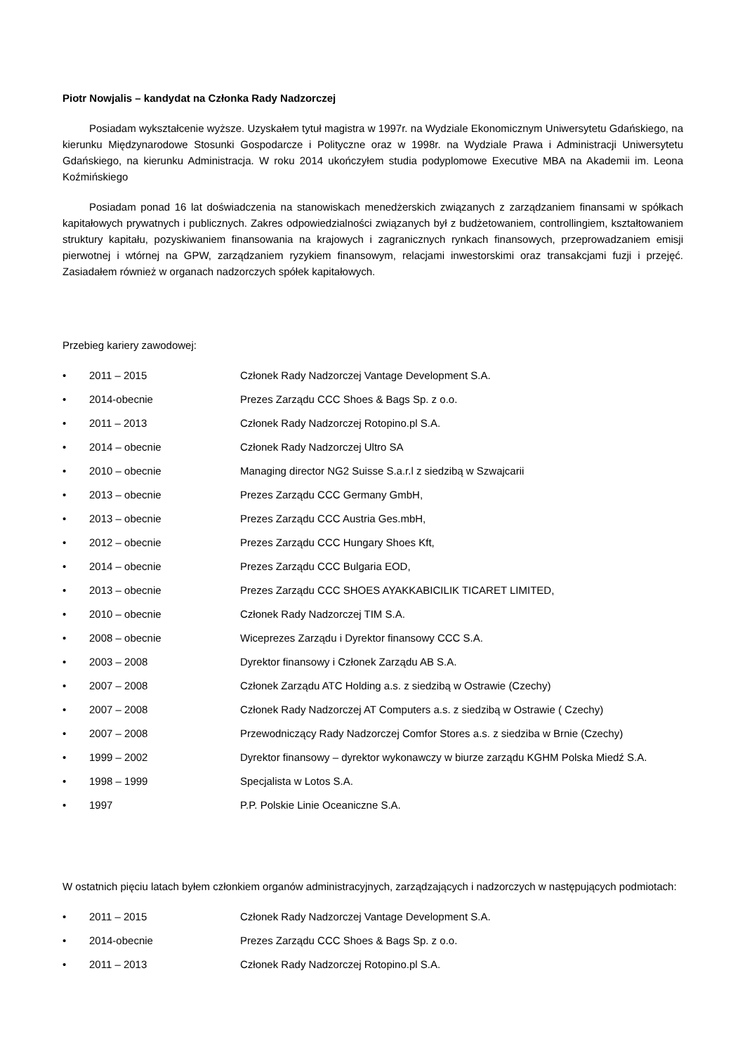Piotr Nowjalis – kandydat na Członka Rady Nadzorczej
Posiadam wykształcenie wyższe. Uzyskałem tytuł magistra w 1997r. na Wydziale Ekonomicznym Uniwersytetu Gdańskiego, na kierunku Międzynarodowe Stosunki Gospodarcze i Polityczne oraz w 1998r. na Wydziale Prawa i Administracji Uniwersytetu Gdańskiego, na kierunku Administracja. W roku 2014 ukończyłem studia podyplomowe Executive MBA na Akademii im. Leona Koźmińskiego
Posiadam ponad 16 lat doświadczenia na stanowiskach menedżerskich związanych z zarządzaniem finansami w spółkach kapitałowych prywatnych i publicznych. Zakres odpowiedzialności związanych był z budżetowaniem, controllingiem, kształtowaniem struktury kapitału, pozyskiwaniem finansowania na krajowych i zagranicznych rynkach finansowych, przeprowadzaniem emisji pierwotnej i wtórnej na GPW, zarządzaniem ryzykiem finansowym, relacjami inwestorskimi oraz transakcjami fuzji i przejęć. Zasiadałem również w organach nadzorczych spółek kapitałowych.
Przebieg kariery zawodowej:
• 2011 – 2015 Członek Rady Nadzorczej Vantage Development S.A.
• 2014-obecnie Prezes Zarządu CCC Shoes & Bags Sp. z o.o.
• 2011 – 2013 Członek Rady Nadzorczej Rotopino.pl S.A.
• 2014 – obecnie Członek Rady Nadzorczej Ultro SA
• 2010 – obecnie Managing director NG2 Suisse S.a.r.l z siedzibą w Szwajcarii
• 2013 – obecnie Prezes Zarządu CCC Germany GmbH,
• 2013 – obecnie Prezes Zarządu CCC Austria Ges.mbH,
• 2012 – obecnie Prezes Zarządu CCC Hungary Shoes Kft,
• 2014 – obecnie Prezes Zarządu CCC Bulgaria EOD,
• 2013 – obecnie Prezes Zarządu CCC SHOES AYAKKABICILIK TICARET LIMITED,
• 2010 – obecnie Członek Rady Nadzorczej TIM S.A.
• 2008 – obecnie Wiceprezes Zarządu i Dyrektor finansowy CCC S.A.
• 2003 – 2008 Dyrektor finansowy i Członek Zarządu AB S.A.
• 2007 – 2008 Członek Zarządu ATC Holding a.s. z siedzibą w Ostrawie (Czechy)
• 2007 – 2008 Członek Rady Nadzorczej AT Computers a.s. z siedzibą w Ostrawie ( Czechy)
• 2007 – 2008 Przewodniczący Rady Nadzorczej Comfor Stores a.s. z siedziba w Brnie (Czechy)
• 1999 – 2002 Dyrektor finansowy – dyrektor wykonawczy w biurze zarządu KGHM Polska Miedź S.A.
• 1998 – 1999 Specjalista w Lotos S.A.
• 1997 P.P. Polskie Linie Oceaniczne S.A.
W ostatnich pięciu latach byłem członkiem organów administracyjnych, zarządzających i nadzorczych w następujących podmiotach:
• 2011 – 2015 Członek Rady Nadzorczej Vantage Development S.A.
• 2014-obecnie Prezes Zarządu CCC Shoes & Bags Sp. z o.o.
• 2011 – 2013 Członek Rady Nadzorczej Rotopino.pl S.A.